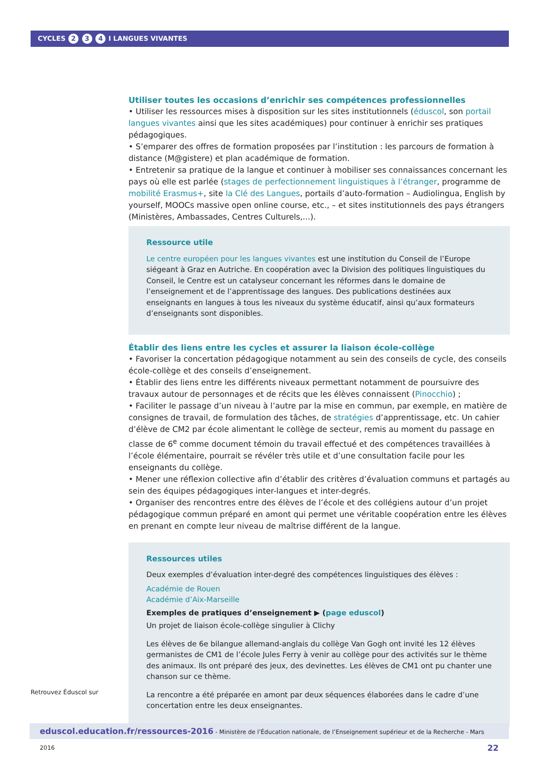CYCLES 2 3 4 I LANGUES VIVANTES
Utiliser toutes les occasions d’enrichir ses compétences professionnelles
• Utiliser les ressources mises à disposition sur les sites institutionnels (éduscol, son portail langues vivantes ainsi que les sites académiques) pour continuer à enrichir ses pratiques pédagogiques.
• S’emparer des offres de formation proposées par l’institution : les parcours de formation à distance (M@gistere) et plan académique de formation.
• Entretenir sa pratique de la langue et continuer à mobiliser ses connaissances concernant les pays où elle est parlée (stages de perfectionnement linguistiques à l’étranger, programme de mobilité Erasmus+, site la Clé des Langues, portails d’auto-formation – Audiolingua, English by yourself, MOOCs massive open online course, etc., – et sites institutionnels des pays étrangers (Ministères, Ambassades, Centres Culturels,...).
Ressource utile
Le centre européen pour les langues vivantes est une institution du Conseil de l’Europe siégeant à Graz en Autriche. En coopération avec la Division des politiques linguistiques du Conseil, le Centre est un catalyseur concernant les réformes dans le domaine de l’enseignement et de l’apprentissage des langues. Des publications destinées aux enseignants en langues à tous les niveaux du système éducatif, ainsi qu’aux formateurs d’enseignants sont disponibles.
Établir des liens entre les cycles et assurer la liaison école-collège
• Favoriser la concertation pédagogique notamment au sein des conseils de cycle, des conseils école-collège et des conseils d’enseignement.
• Établir des liens entre les différents niveaux permettant notamment de poursuivre des travaux autour de personnages et de récits que les élèves connaissent (Pinocchio) ;
• Faciliter le passage d’un niveau à l’autre par la mise en commun, par exemple, en matière de consignes de travail, de formulation des tâches, de stratégies d’apprentissage, etc. Un cahier d’élève de CM2 par école alimentant le collège de secteur, remis au moment du passage en classe de 6<sup>e</sup> comme document témoin du travail effectué et des compétences travaillées à l’école élémentaire, pourrait se révéler très utile et d’une consultation facile pour les enseignants du collège.
• Mener une réflexion collective afin d’établir des critères d’évaluation communs et partagés au sein des équipes pédagogiques inter-langues et inter-degrés.
• Organiser des rencontres entre des élèves de l’école et des collégiens autour d’un projet pédagogique commun préparé en amont qui permet une véritable coopération entre les élèves en prenant en compte leur niveau de maîtrise différent de la langue.
Ressources utiles
Deux exemples d’évaluation inter-degré des compétences linguistiques des élèves :
Académie de Rouen
Académie d’Aix-Marseille
Exemples de pratiques d’enseignement ▶ (page eduscol)
Un projet de liaison école-collège singulier à Clichy
Les élèves de 6e bilangue allemand-anglais du collège Van Gogh ont invité les 12 élèves germanistes de CM1 de l’école Jules Ferry à venir au collège pour des activités sur le thème des animaux. Ils ont préparé des jeux, des devinettes. Les élèves de CM1 ont pu chanter une chanson sur ce thème.
La rencontre a été préparée en amont par deux séquences élaborées dans le cadre d’une concertation entre les deux enseignantes.
Retrouvez Éduscol sur
eduscol.education.fr/ressources-2016 - Ministère de l’Éducation nationale, de l’Enseignement supérieur et de la Recherche - Mars 2016 22